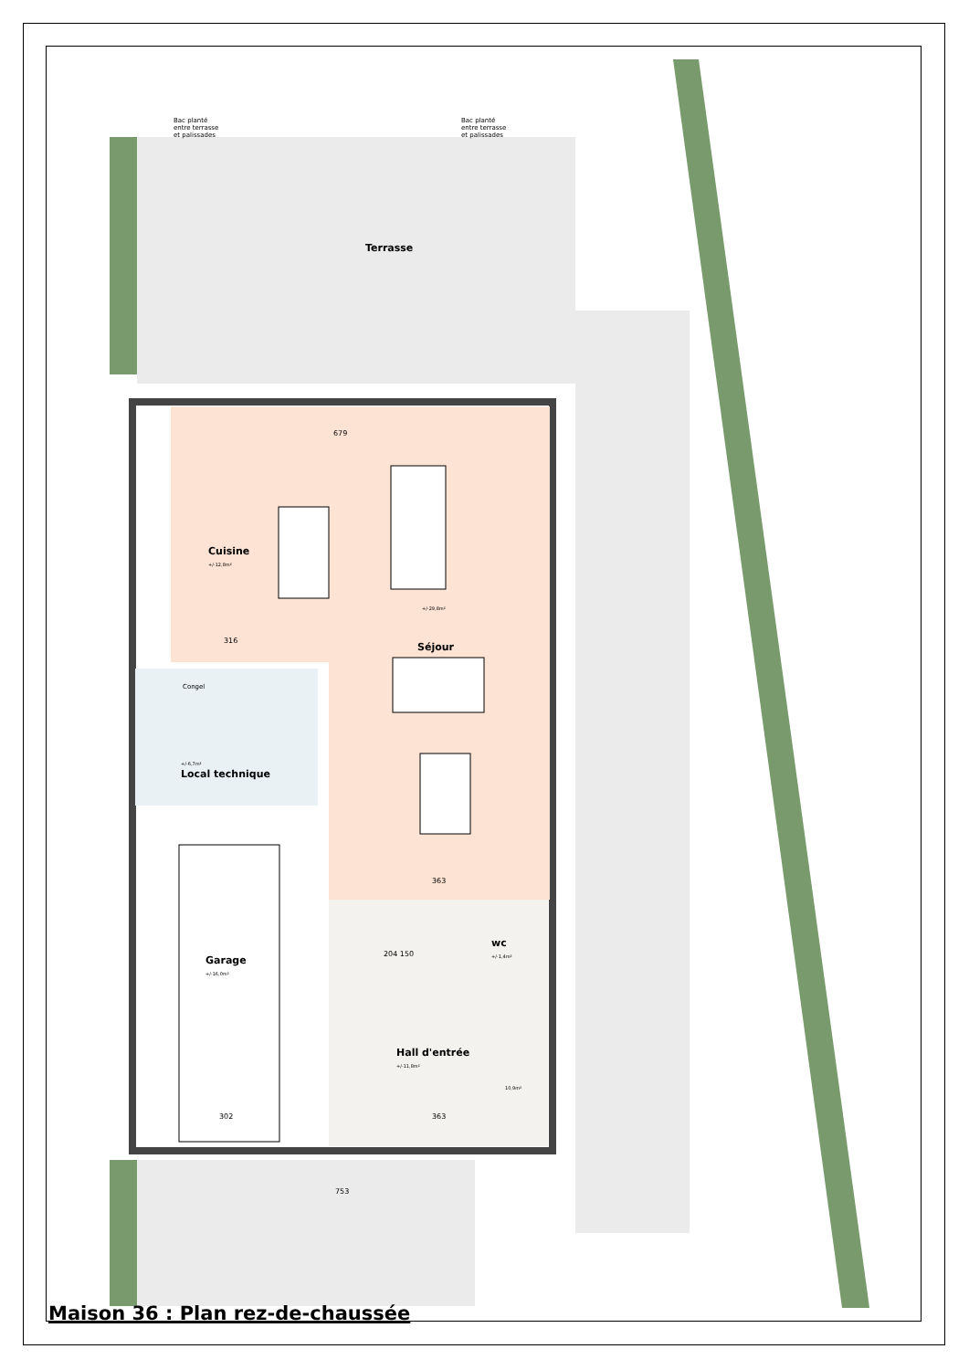Terrasse
Bac planté
entre terrasse
et palissades
Bac planté
entre terrasse
et palissades
Cuisine
+/-12,8m²
+/-29,8m²
Séjour
Congel
+/-6,7m²
Local technique
Garage
+/-16,0m²
wc
+/-1,4m²
Hall d'entrée
+/-11,8m²
10,9m²
679
316
363
204 150
302 363
753
Maison 36 : Plan rez-de-chaussée